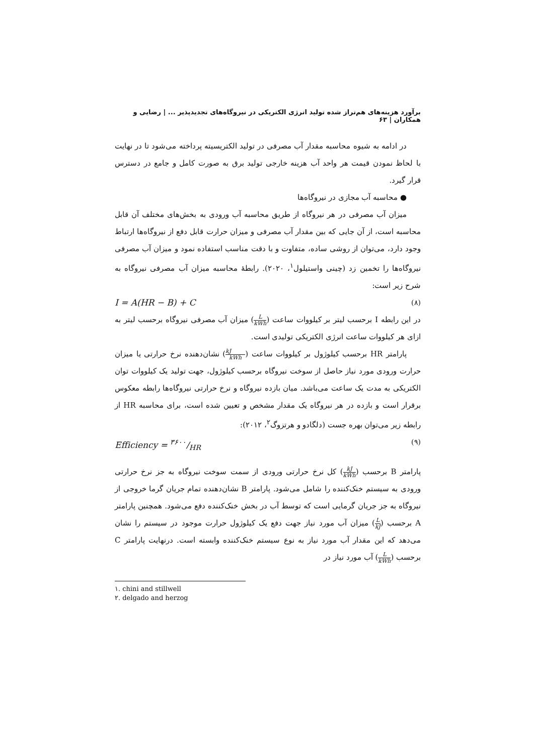برآورد هزینه‌های هم‌تراز شده تولید انرژی الکتریکی در نیروگاه‌های تجدیدپذیر ... | رضایی و همکاران | ۶۳
در ادامه به شیوه محاسبه مقدار آب مصرفی در تولید الکتریسیته پرداخته می‌شود تا در نهایت با لحاظ نمودن قیمت هر واحد آب هزینه خارجی تولید برق به صورت کامل و جامع در دسترس قرار گیرد.
● محاسبه آب مجازی در نیروگاه‌ها
میزان آب مصرفی در هر نیروگاه از طریق محاسبه آب ورودی به بخش‌های مختلف آن قابل محاسبه است، از آن جایی که بین مقدار آب مصرفی و میزان حرارت قابل دفع از نیروگاه‌ها ارتباط وجود دارد، می‌توان از روشی ساده، متفاوت و با دقت مناسب استفاده نمود و میزان آب مصرفی نیروگاه‌ها را تخمین زد (چینی واستیلول<sup>۱</sup>، ۲۰۲۰). رابطۀ محاسبه میزان آب مصرفی نیروگاه به شرح زیر است:
I = A(HR − B) + C (۸)
در این رابطه I برحسب لیتر بر کیلووات ساعت (L kWh) میزان آب مصرفی نیروگاه برحسب لیتر به ازای هر کیلووات ساعت انرژی الکتریکی تولیدی است.
پارامتر HR برحسب کیلوژول بر کیلووات ساعت (kJ kWh) نشان‌دهنده نرخ حرارتی یا میزان حرارت ورودی مورد نیاز حاصل از سوخت نیروگاه برحسب کیلوژول، جهت تولید یک کیلووات توان الکتریکی به مدت یک ساعت می‌باشد. میان بازده نیروگاه و نرخ حرارتی نیروگاه‌ها رابطه معکوس برقرار است و بازده در هر نیروگاه یک مقدار مشخص و تعیین شده است، برای محاسبه HR از رابطه زیر می‌توان بهره جست (دلگادو و هرتزوگ<sup>۲</sup>، ۲۰۱۲):
Efficiency = ۳۶۰۰/HR (۹)
پارامتر B برحسب (kJ kWh) کل نرخ حرارتی ورودی از سمت سوخت نیروگاه به جز نرخ حرارتی ورودی به سیستم خنک‌کننده را شامل می‌شود. پارامتر B نشان‌دهنده تمام جریان گرما خروجی از نیروگاه به جز جریان گرمایی است که توسط آب در بخش خنک‌کننده دفع می‌شود. همچنین پارامتر A برحسب (L kJ) میزان آب مورد نیاز جهت دفع یک کیلوژول حرارت موجود در سیستم را نشان می‌دهد که این مقدار آب مورد نیاز به نوع سیستم خنک‌کننده وابسته است. درنهایت پارامتر C برحسب (L kWh) آب مورد نیاز در
۱. chini and stillwell
۲. delgado and herzog